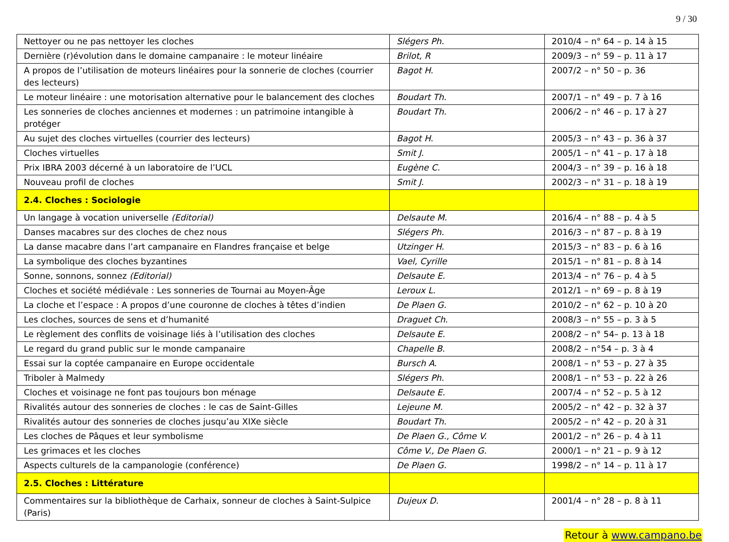9 / 30
| Nettoyer ou ne pas nettoyer les cloches | Slégers Ph. | 2010/4 – n° 64 – p. 14 à 15 |
| Dernière (r)évolution dans le domaine campanaire : le moteur linéaire | Brilot, R | 2009/3 – n° 59 – p. 11 à 17 |
| A propos de l’utilisation de moteurs linéaires pour la sonnerie de cloches (courrier des lecteurs) | Bagot H. | 2007/2 – n° 50 – p. 36 |
| Le moteur linéaire : une motorisation alternative pour le balancement des cloches | Boudart Th. | 2007/1 – n° 49 – p. 7 à 16 |
| Les sonneries de cloches anciennes et modernes : un patrimoine intangible à protéger | Boudart Th. | 2006/2 – n° 46 – p. 17 à 27 |
| Au sujet des cloches virtuelles (courrier des lecteurs) | Bagot H. | 2005/3 – n° 43 – p. 36 à 37 |
| Cloches virtuelles | Smit J. | 2005/1 – n° 41 – p. 17 à 18 |
| Prix IBRA 2003 décerné à un laboratoire de l’UCL | Eugène C. | 2004/3 – n° 39 – p. 16 à 18 |
| Nouveau profil de cloches | Smit J. | 2002/3 – n° 31 – p. 18 à 19 |
| 2.4. Cloches : Sociologie | | |
| Un langage à vocation universelle (Editorial) | Delsaute M. | 2016/4 – n° 88 – p. 4 à 5 |
| Danses macabres sur des cloches de chez nous | Slégers Ph. | 2016/3 – n° 87 – p. 8 à 19 |
| La danse macabre dans l’art campanaire en Flandres française et belge | Utzinger H. | 2015/3 – n° 83 – p. 6 à 16 |
| La symbolique des cloches byzantines | Vael, Cyrille | 2015/1 – n° 81 – p. 8 à 14 |
| Sonne, sonnons, sonnez (Editorial) | Delsaute E. | 2013/4 – n° 76 – p. 4 à 5 |
| Cloches et société médiévale : Les sonneries de Tournai au Moyen-Âge | Leroux L. | 2012/1 – n° 69 – p. 8 à 19 |
| La cloche et l’espace : A propos d’une couronne de cloches à têtes d’indien | De Plaen G. | 2010/2 – n° 62 – p. 10 à 20 |
| Les cloches, sources de sens et d’humanité | Draguet Ch. | 2008/3 – n° 55 – p. 3 à 5 |
| Le règlement des conflits de voisinage liés à l’utilisation des cloches | Delsaute E. | 2008/2 – n° 54– p. 13 à 18 |
| Le regard du grand public sur le monde campanaire | Chapelle B. | 2008/2 – n°54 – p. 3 à 4 |
| Essai sur la coptée campanaire en Europe occidentale | Bursch A. | 2008/1 – n° 53 – p. 27 à 35 |
| Triboler à Malmedy | Slégers Ph. | 2008/1 – n° 53 – p. 22 à 26 |
| Cloches et voisinage ne font pas toujours bon ménage | Delsaute E. | 2007/4 – n° 52 – p. 5 à 12 |
| Rivalités autour des sonneries de cloches : le cas de Saint-Gilles | Lejeune M. | 2005/2 – n° 42 – p. 32 à 37 |
| Rivalités autour des sonneries de cloches jusqu’au XIXe siècle | Boudart Th. | 2005/2 – n° 42 – p. 20 à 31 |
| Les cloches de Pâques et leur symbolisme | De Plaen G., Côme V. | 2001/2 – n° 26 – p. 4 à 11 |
| Les grimaces et les cloches | Côme V., De Plaen G. | 2000/1 – n° 21 – p. 9 à 12 |
| Aspects culturels de la campanologie (conférence) | De Plaen G. | 1998/2 – n° 14 – p. 11 à 17 |
| 2.5. Cloches : Littérature | | |
| Commentaires sur la bibliothèque de Carhaix, sonneur de cloches à Saint-Sulpice (Paris) | Dujeux D. | 2001/4 – n° 28 – p. 8 à 11 |
Retour à www.campano.be